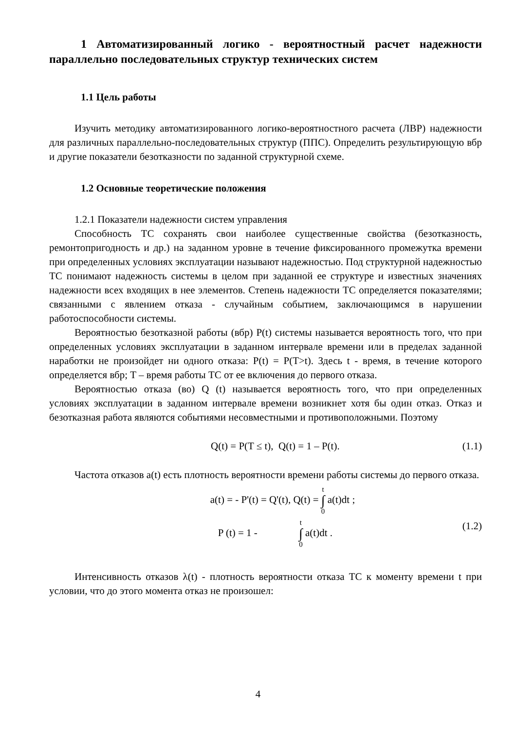1 Автоматизированный логико - вероятностный расчет надежности параллельно последовательных структур технических систем
1.1 Цель работы
Изучить методику автоматизированного логико-вероятностного расчета (ЛВР) надежности для различных параллельно-последовательных структур (ППС). Определить результирующую вбр и другие показатели безотказности по заданной структурной схеме.
1.2 Основные теоретические положения
1.2.1 Показатели надежности систем управления
Способность ТС сохранять свои наиболее существенные свойства (безотказность, ремонтопригодность и др.) на заданном уровне в течение фиксированного промежутка времени при определенных условиях эксплуатации называют надежностью. Под структурной надежностью ТС понимают надежность системы в целом при заданной ее структуре и известных значениях надежности всех входящих в нее элементов. Степень надежности ТС определяется показателями; связанными с явлением отказа - случайным событием, заключающимся в нарушении работоспособности системы.
Вероятностью безотказной работы (вбр) P(t) системы называется вероятность того, что при определенных условиях эксплуатации в заданном интервале времени или в пределах заданной наработки не произойдет ни одного отказа: P(t) = P(T>t). Здесь t - время, в течение которого определяется вбр; T – время работы ТС от ее включения до первого отказа.
Вероятностью отказа (во) Q (t) называется вероятность того, что при определенных условиях эксплуатации в заданном интервале времени возникнет хотя бы один отказ. Отказ и безотказная работа являются событиями несовместными и противоположными. Поэтому
Q(t) = P(T ≤ t), Q(t) = 1 – P(t). (1.1)
Частота отказов a(t) есть плотность вероятности времени работы системы до первого отказа.
a(t) = - P'(t) = Q'(t), Q(t) = t ∫ 0 a(t)dt ;
P (t) = 1 - t ∫ 0 a(t)dt . (1.2)
Интенсивность отказов λ(t) - плотность вероятности отказа ТС к моменту времени t при условии, что до этого момента отказ не произошел:
4